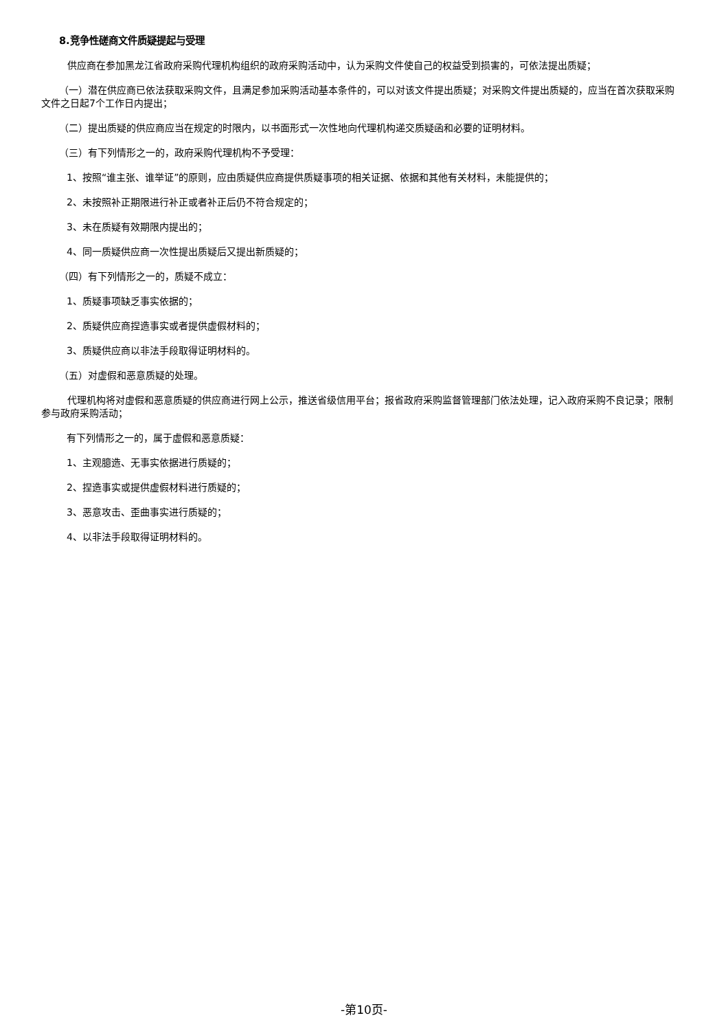8.竞争性磋商文件质疑提起与受理
供应商在参加黑龙江省政府采购代理机构组织的政府采购活动中，认为采购文件使自己的权益受到损害的，可依法提出质疑；
（一）潜在供应商已依法获取采购文件，且满足参加采购活动基本条件的，可以对该文件提出质疑；对采购文件提出质疑的，应当在首次获取采购文件之日起7个工作日内提出；
（二）提出质疑的供应商应当在规定的时限内，以书面形式一次性地向代理机构递交质疑函和必要的证明材料。
（三）有下列情形之一的，政府采购代理机构不予受理：
1、按照“谁主张、谁举证”的原则，应由质疑供应商提供质疑事项的相关证据、依据和其他有关材料，未能提供的；
2、未按照补正期限进行补正或者补正后仍不符合规定的；
3、未在质疑有效期限内提出的；
4、同一质疑供应商一次性提出质疑后又提出新质疑的；
（四）有下列情形之一的，质疑不成立：
1、质疑事项缺乏事实依据的；
2、质疑供应商捏造事实或者提供虚假材料的；
3、质疑供应商以非法手段取得证明材料的。
（五）对虚假和恶意质疑的处理。
代理机构将对虚假和恶意质疑的供应商进行网上公示，推送省级信用平台；报省政府采购监督管理部门依法处理，记入政府采购不良记录；限制参与政府采购活动；
有下列情形之一的，属于虚假和恶意质疑：
1、主观臆造、无事实依据进行质疑的；
2、捏造事实或提供虚假材料进行质疑的；
3、恶意攻击、歪曲事实进行质疑的；
4、以非法手段取得证明材料的。
-第10页-